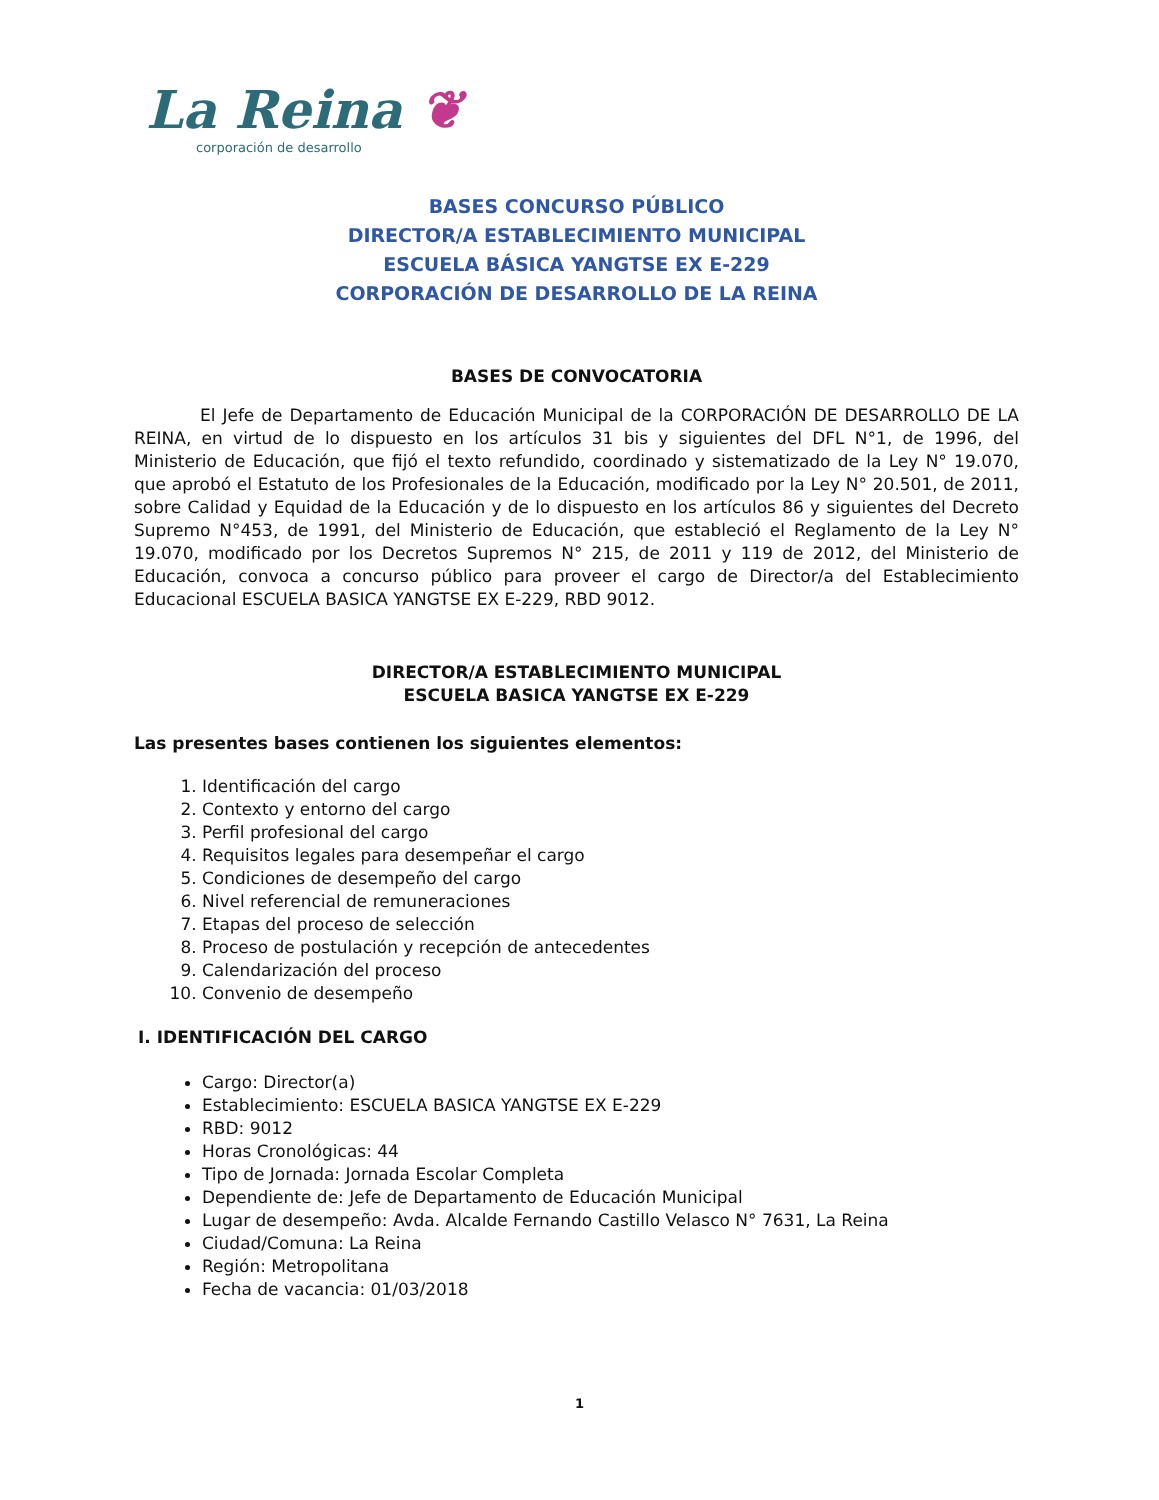La Reina ❦
corporación de desarrollo
BASES CONCURSO PÚBLICO
DIRECTOR/A ESTABLECIMIENTO MUNICIPAL
ESCUELA BÁSICA YANGTSE EX E-229
CORPORACIÓN DE DESARROLLO DE LA REINA
BASES DE CONVOCATORIA
El Jefe de Departamento de Educación Municipal de la CORPORACIÓN DE DESARROLLO DE LA REINA, en virtud de lo dispuesto en los artículos 31 bis y siguientes del DFL N°1, de 1996, del Ministerio de Educación, que fijó el texto refundido, coordinado y sistematizado de la Ley N° 19.070, que aprobó el Estatuto de los Profesionales de la Educación, modificado por la Ley N° 20.501, de 2011, sobre Calidad y Equidad de la Educación y de lo dispuesto en los artículos 86 y siguientes del Decreto Supremo N°453, de 1991, del Ministerio de Educación, que estableció el Reglamento de la Ley N° 19.070, modificado por los Decretos Supremos N° 215, de 2011 y 119 de 2012, del Ministerio de Educación, convoca a concurso público para proveer el cargo de Director/a del Establecimiento Educacional ESCUELA BASICA YANGTSE EX E-229, RBD 9012.
DIRECTOR/A ESTABLECIMIENTO MUNICIPAL
ESCUELA BASICA YANGTSE EX E-229
Las presentes bases contienen los siguientes elementos:
1. Identificación del cargo
2. Contexto y entorno del cargo
3. Perfil profesional del cargo
4. Requisitos legales para desempeñar el cargo
5. Condiciones de desempeño del cargo
6. Nivel referencial de remuneraciones
7. Etapas del proceso de selección
8. Proceso de postulación y recepción de antecedentes
9. Calendarización del proceso
10. Convenio de desempeño
I. IDENTIFICACIÓN DEL CARGO
Cargo: Director(a)
Establecimiento: ESCUELA BASICA YANGTSE EX E-229
RBD: 9012
Horas Cronológicas: 44
Tipo de Jornada: Jornada Escolar Completa
Dependiente de: Jefe de Departamento de Educación Municipal
Lugar de desempeño: Avda. Alcalde Fernando Castillo Velasco N° 7631, La Reina
Ciudad/Comuna: La Reina
Región: Metropolitana
Fecha de vacancia: 01/03/2018
1